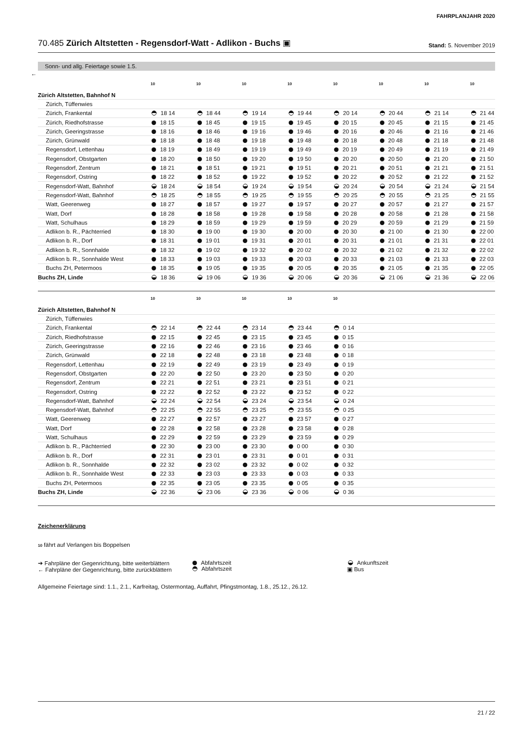FAHRPLANJAHR 2020
70.485 Zürich Altstetten - Regensdorf-Watt - Adlikon - Buchs ▣
Stand: 5. November 2019
Sonn- und allg. Feiertage sowie 1.5.
←
| | 10 | 10 | 10 | 10 | 10 | 10 | 10 | 10 |
| Zürich Altstetten, Bahnhof N | | | | | | | | |
| Zürich, Tüffenwies | | | | | | | | |
| Zürich, Frankental | 18 14 | 18 44 | 19 14 | 19 44 | 20 14 | 20 44 | 21 14 | 21 44 |
| Zürich, Riedhofstrasse | 18 15 | 18 45 | 19 15 | 19 45 | 20 15 | 20 45 | 21 15 | 21 45 |
| Zürich, Geeringstrasse | 18 16 | 18 46 | 19 16 | 19 46 | 20 16 | 20 46 | 21 16 | 21 46 |
| Zürich, Grünwald | 18 18 | 18 48 | 19 18 | 19 48 | 20 18 | 20 48 | 21 18 | 21 48 |
| Regensdorf, Lettenhau | 18 19 | 18 49 | 19 19 | 19 49 | 20 19 | 20 49 | 21 19 | 21 49 |
| Regensdorf, Obstgarten | 18 20 | 18 50 | 19 20 | 19 50 | 20 20 | 20 50 | 21 20 | 21 50 |
| Regensdorf, Zentrum | 18 21 | 18 51 | 19 21 | 19 51 | 20 21 | 20 51 | 21 21 | 21 51 |
| Regensdorf, Ostring | 18 22 | 18 52 | 19 22 | 19 52 | 20 22 | 20 52 | 21 22 | 21 52 |
| Regensdorf-Watt, Bahnhof | 18 24 | 18 54 | 19 24 | 19 54 | 20 24 | 20 54 | 21 24 | 21 54 |
| Regensdorf-Watt, Bahnhof | 18 25 | 18 55 | 19 25 | 19 55 | 20 25 | 20 55 | 21 25 | 21 55 |
| Watt, Geerenweg | 18 27 | 18 57 | 19 27 | 19 57 | 20 27 | 20 57 | 21 27 | 21 57 |
| Watt, Dorf | 18 28 | 18 58 | 19 28 | 19 58 | 20 28 | 20 58 | 21 28 | 21 58 |
| Watt, Schulhaus | 18 29 | 18 59 | 19 29 | 19 59 | 20 29 | 20 59 | 21 29 | 21 59 |
| Adlikon b. R., Pächterried | 18 30 | 19 00 | 19 30 | 20 00 | 20 30 | 21 00 | 21 30 | 22 00 |
| Adlikon b. R., Dorf | 18 31 | 19 01 | 19 31 | 20 01 | 20 31 | 21 01 | 21 31 | 22 01 |
| Adlikon b. R., Sonnhalde | 18 32 | 19 02 | 19 32 | 20 02 | 20 32 | 21 02 | 21 32 | 22 02 |
| Adlikon b. R., Sonnhalde West | 18 33 | 19 03 | 19 33 | 20 03 | 20 33 | 21 03 | 21 33 | 22 03 |
| Buchs ZH, Petermoos | 18 35 | 19 05 | 19 35 | 20 05 | 20 35 | 21 05 | 21 35 | 22 05 |
| Buchs ZH, Linde | 18 36 | 19 06 | 19 36 | 20 06 | 20 36 | 21 06 | 21 36 | 22 06 |
| | 10 | 10 | 10 | 10 | 10 | |
| Zürich Altstetten, Bahnhof N | | | | | | |
| Zürich, Tüffenwies | | | | | | |
| Zürich, Frankental | 22 14 | 22 44 | 23 14 | 23 44 | 0 14 | |
| Zürich, Riedhofstrasse | 22 15 | 22 45 | 23 15 | 23 45 | 0 15 | |
| Zürich, Geeringstrasse | 22 16 | 22 46 | 23 16 | 23 46 | 0 16 | |
| Zürich, Grünwald | 22 18 | 22 48 | 23 18 | 23 48 | 0 18 | |
| Regensdorf, Lettenhau | 22 19 | 22 49 | 23 19 | 23 49 | 0 19 | |
| Regensdorf, Obstgarten | 22 20 | 22 50 | 23 20 | 23 50 | 0 20 | |
| Regensdorf, Zentrum | 22 21 | 22 51 | 23 21 | 23 51 | 0 21 | |
| Regensdorf, Ostring | 22 22 | 22 52 | 23 22 | 23 52 | 0 22 | |
| Regensdorf-Watt, Bahnhof | 22 24 | 22 54 | 23 24 | 23 54 | 0 24 | |
| Regensdorf-Watt, Bahnhof | 22 25 | 22 55 | 23 25 | 23 55 | 0 25 | |
| Watt, Geerenweg | 22 27 | 22 57 | 23 27 | 23 57 | 0 27 | |
| Watt, Dorf | 22 28 | 22 58 | 23 28 | 23 58 | 0 28 | |
| Watt, Schulhaus | 22 29 | 22 59 | 23 29 | 23 59 | 0 29 | |
| Adlikon b. R., Pächterried | 22 30 | 23 00 | 23 30 | 0 00 | 0 30 | |
| Adlikon b. R., Dorf | 22 31 | 23 01 | 23 31 | 0 01 | 0 31 | |
| Adlikon b. R., Sonnhalde | 22 32 | 23 02 | 23 32 | 0 02 | 0 32 | |
| Adlikon b. R., Sonnhalde West | 22 33 | 23 03 | 23 33 | 0 03 | 0 33 | |
| Buchs ZH, Petermoos | 22 35 | 23 05 | 23 35 | 0 05 | 0 35 | |
| Buchs ZH, Linde | 22 36 | 23 06 | 23 36 | 0 06 | 0 36 | |
Zeichenerklärung
10 fährt auf Verlangen bis Boppelsen
➔ Fahrpläne der Gegenrichtung, bitte weiterblättern
← Fahrpläne der Gegenrichtung, bitte zurückblättern
Abfahrtszeit
Abfahrtszeit
Ankunftszeit
▣ Bus
Allgemeine Feiertage sind: 1.1., 2.1., Karfreitag, Ostermontag, Auffahrt, Pfingstmontag, 1.8., 25.12., 26.12.
21 / 22